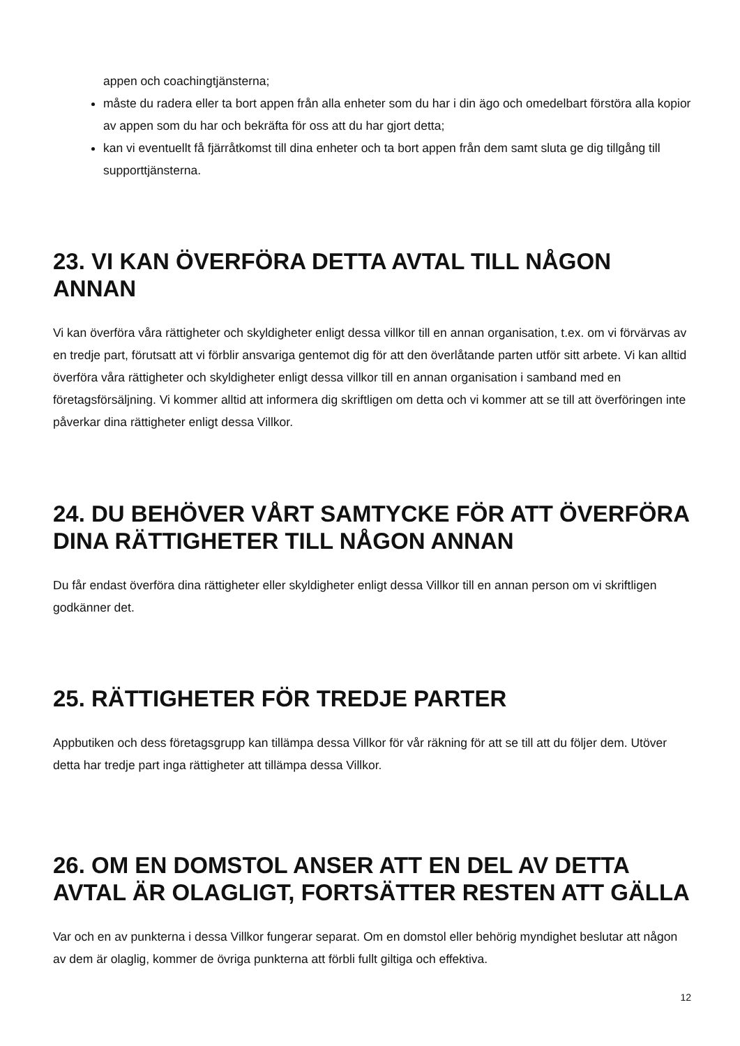appen och coachingtjänsterna;
måste du radera eller ta bort appen från alla enheter som du har i din ägo och omedelbart förstöra alla kopior av appen som du har och bekräfta för oss att du har gjort detta;
kan vi eventuellt få fjärråtkomst till dina enheter och ta bort appen från dem samt sluta ge dig tillgång till supporttjänsterna.
23. VI KAN ÖVERFÖRA DETTA AVTAL TILL NÅGON ANNAN
Vi kan överföra våra rättigheter och skyldigheter enligt dessa villkor till en annan organisation, t.ex. om vi förvärvas av en tredje part, förutsatt att vi förblir ansvariga gentemot dig för att den överlåtande parten utför sitt arbete. Vi kan alltid överföra våra rättigheter och skyldigheter enligt dessa villkor till en annan organisation i samband med en företagsförsäljning. Vi kommer alltid att informera dig skriftligen om detta och vi kommer att se till att överföringen inte påverkar dina rättigheter enligt dessa Villkor.
24. DU BEHÖVER VÅRT SAMTYCKE FÖR ATT ÖVERFÖRA DINA RÄTTIGHETER TILL NÅGON ANNAN
Du får endast överföra dina rättigheter eller skyldigheter enligt dessa Villkor till en annan person om vi skriftligen godkänner det.
25. RÄTTIGHETER FÖR TREDJE PARTER
Appbutiken och dess företagsgrupp kan tillämpa dessa Villkor för vår räkning för att se till att du följer dem. Utöver detta har tredje part inga rättigheter att tillämpa dessa Villkor.
26. OM EN DOMSTOL ANSER ATT EN DEL AV DETTA AVTAL ÄR OLAGLIGT, FORTSÄTTER RESTEN ATT GÄLLA
Var och en av punkterna i dessa Villkor fungerar separat. Om en domstol eller behörig myndighet beslutar att någon av dem är olaglig, kommer de övriga punkterna att förbli fullt giltiga och effektiva.
12